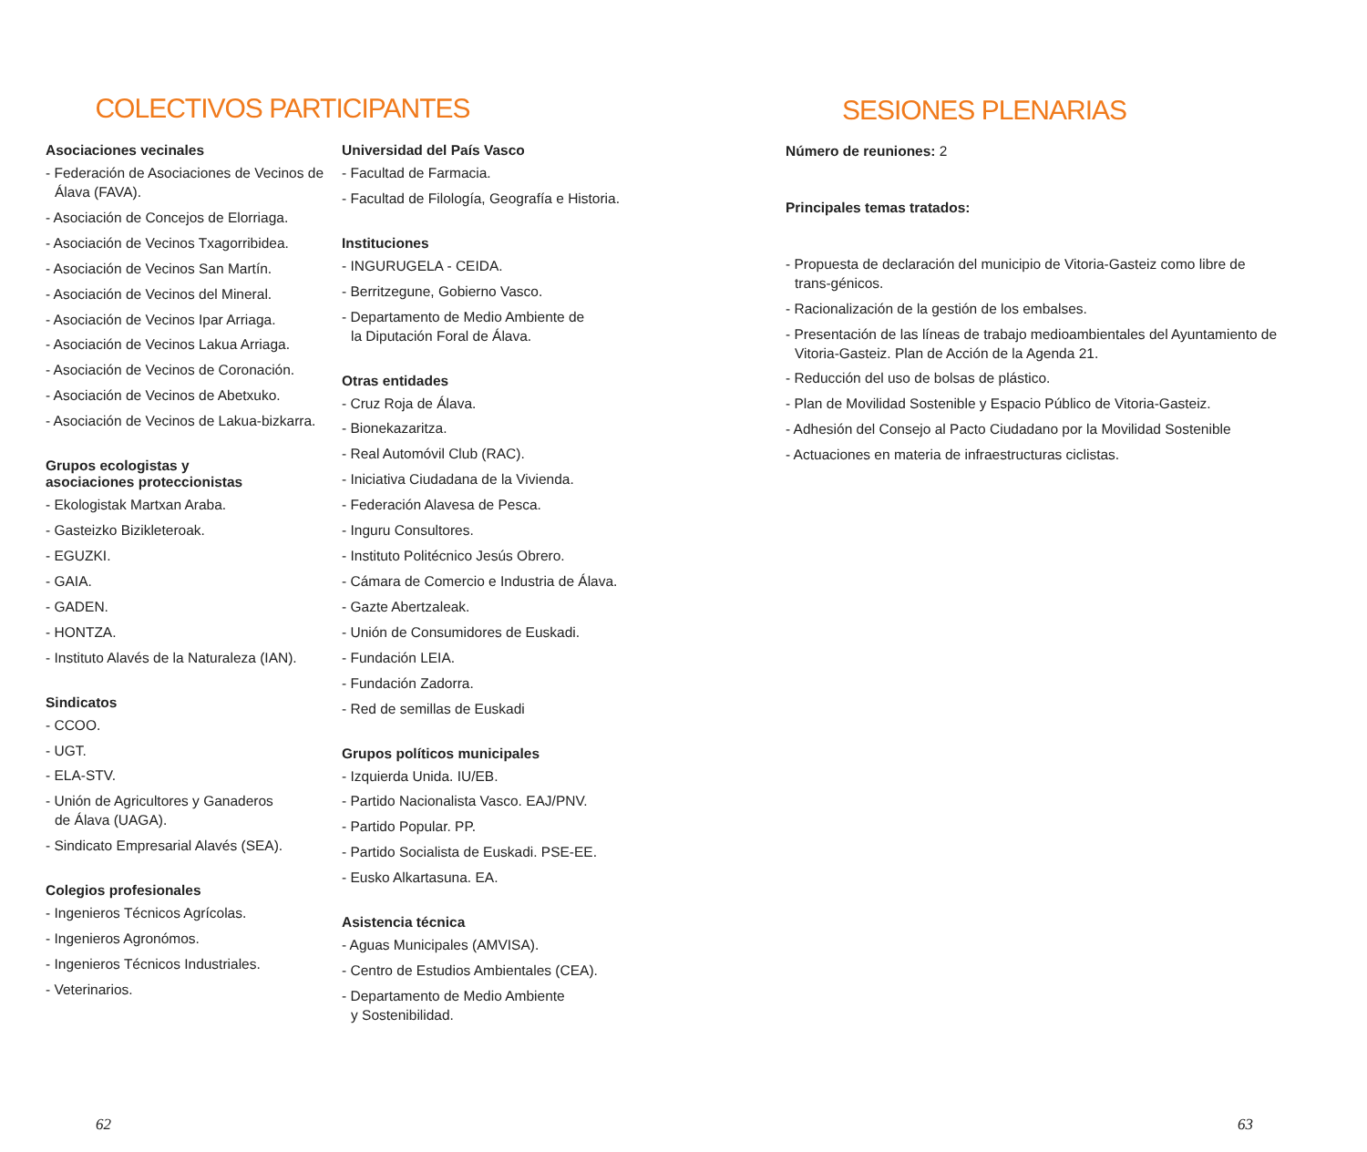COLECTIVOS PARTICIPANTES
Asociaciones vecinales
- Federación de Asociaciones de Vecinos de Álava (FAVA).
- Asociación de Concejos de Elorriaga.
- Asociación de Vecinos Txagorribidea.
- Asociación de Vecinos San Martín.
- Asociación de Vecinos del Mineral.
- Asociación de Vecinos Ipar Arriaga.
- Asociación de Vecinos Lakua Arriaga.
- Asociación de Vecinos de Coronación.
- Asociación de Vecinos de Abetxuko.
- Asociación de Vecinos de Lakua-bizkarra.
Grupos ecologistas y
asociaciones proteccionistas
- Ekologistak Martxan Araba.
- Gasteizko Bizikleteroak.
- EGUZKI.
- GAIA.
- GADEN.
- HONTZA.
- Instituto Alavés de la Naturaleza (IAN).
Sindicatos
- CCOO.
- UGT.
- ELA-STV.
- Unión de Agricultores y Ganaderos
de Álava (UAGA).
- Sindicato Empresarial Alavés (SEA).
Colegios profesionales
- Ingenieros Técnicos Agrícolas.
- Ingenieros Agronómos.
- Ingenieros Técnicos Industriales.
- Veterinarios.
Universidad del País Vasco
- Facultad de Farmacia.
- Facultad de Filología, Geografía e Historia.
Instituciones
- INGURUGELA - CEIDA.
- Berritzegune, Gobierno Vasco.
- Departamento de Medio Ambiente de
la Diputación Foral de Álava.
Otras entidades
- Cruz Roja de Álava.
- Bionekazaritza.
- Real Automóvil Club (RAC).
- Iniciativa Ciudadana de la Vivienda.
- Federación Alavesa de Pesca.
- Inguru Consultores.
- Instituto Politécnico Jesús Obrero.
- Cámara de Comercio e Industria de Álava.
- Gazte Abertzaleak.
- Unión de Consumidores de Euskadi.
- Fundación LEIA.
- Fundación Zadorra.
- Red de semillas de Euskadi
Grupos políticos municipales
- Izquierda Unida. IU/EB.
- Partido Nacionalista Vasco. EAJ/PNV.
- Partido Popular. PP.
- Partido Socialista de Euskadi. PSE-EE.
- Eusko Alkartasuna. EA.
Asistencia técnica
- Aguas Municipales (AMVISA).
- Centro de Estudios Ambientales (CEA).
- Departamento de Medio Ambiente
y Sostenibilidad.
62
SESIONES PLENARIAS
Número de reuniones: 2
Principales temas tratados:
- Propuesta de declaración del municipio de Vitoria-Gasteiz como libre de trans-génicos.
- Racionalización de la gestión de los embalses.
- Presentación de las líneas de trabajo medioambientales del Ayuntamiento de Vitoria-Gasteiz. Plan de Acción de la Agenda 21.
- Reducción del uso de bolsas de plástico.
- Plan de Movilidad Sostenible y Espacio Público de Vitoria-Gasteiz.
- Adhesión del Consejo al Pacto Ciudadano por la Movilidad Sostenible
- Actuaciones en materia de infraestructuras ciclistas.
63